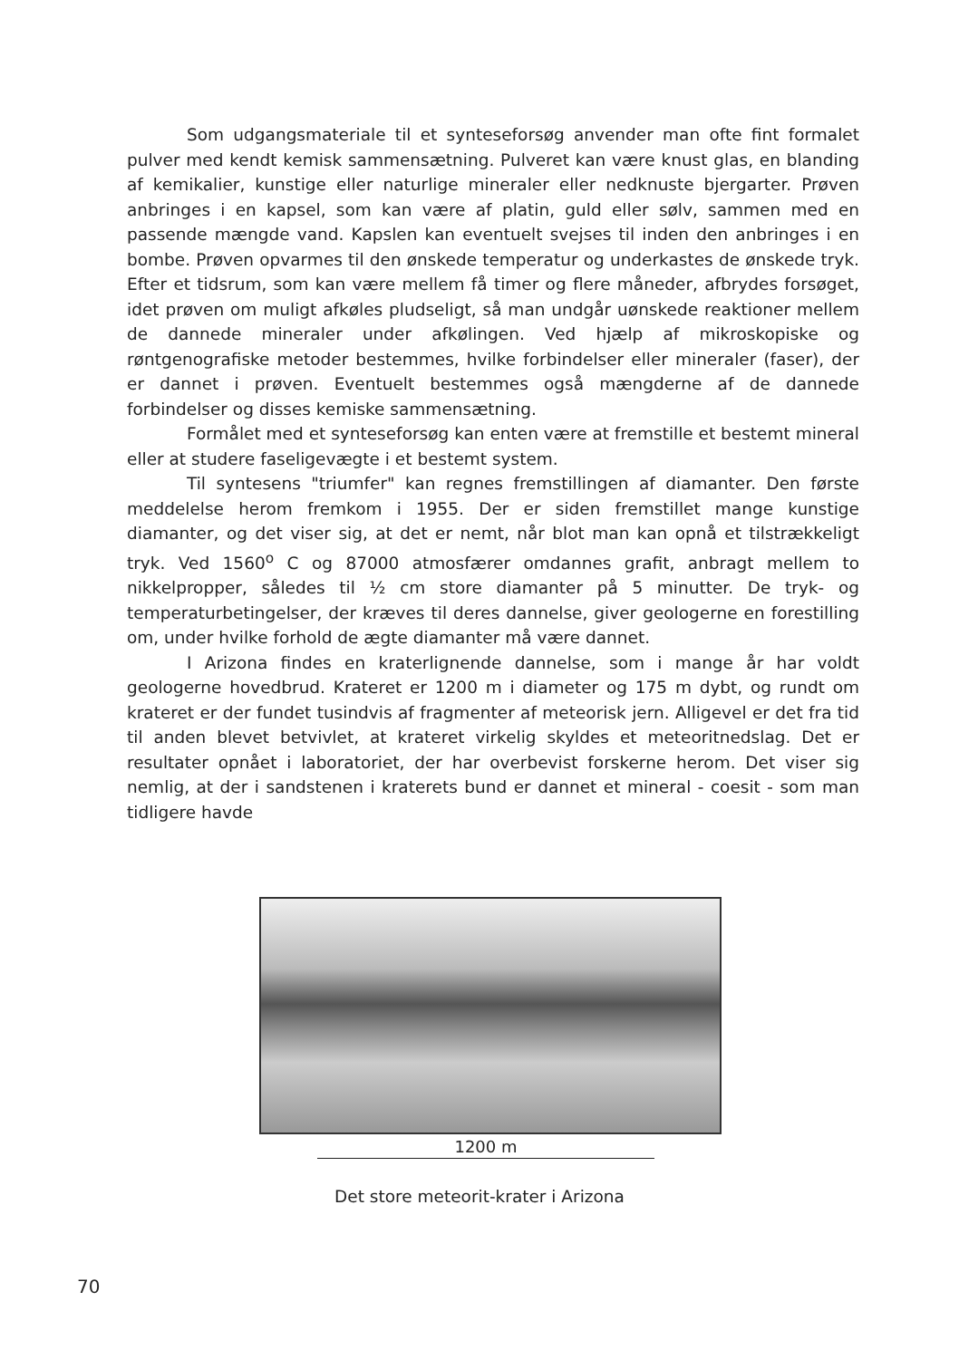Som udgangsmateriale til et synteseforsøg anvender man ofte fint formalet pulver med kendt kemisk sammensætning. Pulveret kan være knust glas, en blanding af kemikalier, kunstige eller naturlige mineraler eller nedknuste bjergarter. Prøven anbringes i en kapsel, som kan være af platin, guld eller sølv, sammen med en passende mængde vand. Kapslen kan eventuelt svejses til inden den anbringes i en bombe. Prøven opvarmes til den ønskede temperatur og underkastes de ønskede tryk. Efter et tidsrum, som kan være mellem få timer og flere måneder, afbrydes forsøget, idet prøven om muligt afkøles pludseligt, så man undgår uønskede reaktioner mellem de dannede mineraler under afkølingen. Ved hjælp af mikroskopiske og røntgenografiske metoder bestemmes, hvilke forbindelser eller mineraler (faser), der er dannet i prøven. Eventuelt bestemmes også mængderne af de dannede forbindelser og disses kemiske sammensætning.
Formålet med et synteseforsøg kan enten være at fremstille et bestemt mineral eller at studere faseligevægte i et bestemt system.
Til syntesens "triumfer" kan regnes fremstillingen af diamanter. Den første meddelelse herom fremkom i 1955. Der er siden fremstillet mange kunstige diamanter, og det viser sig, at det er nemt, når blot man kan opnå et tilstrækkeligt tryk. Ved 1560<sup>o</sup> C og 87000 atmosfærer omdannes grafit, anbragt mellem to nikkelpropper, således til ½ cm store diamanter på 5 minutter. De tryk- og temperaturbetingelser, der kræves til deres dannelse, giver geologerne en forestilling om, under hvilke forhold de ægte diamanter må være dannet.
I Arizona findes en kraterlignende dannelse, som i mange år har voldt geologerne hovedbrud. Krateret er 1200 m i diameter og 175 m dybt, og rundt om krateret er der fundet tusindvis af fragmenter af meteorisk jern. Alligevel er det fra tid til anden blevet betvivlet, at krateret virkelig skyldes et meteoritnedslag. Det er resultater opnået i laboratoriet, der har overbevist forskerne herom. Det viser sig nemlig, at der i sandstenen i kraterets bund er dannet et mineral - coesit - som man tidligere havde
1200 m
Det store meteorit-krater i Arizona
70